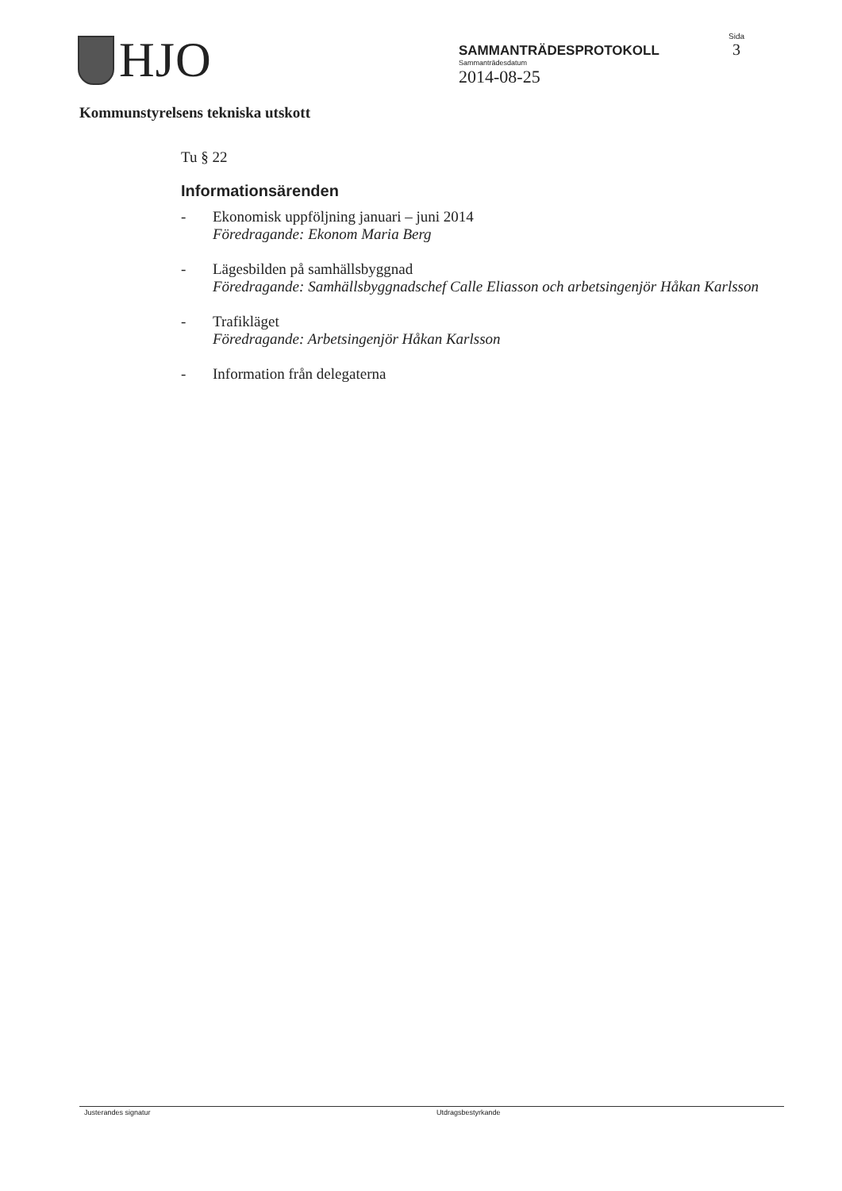HJO
SAMMANTRÄDESPROTOKOLL
Sammanträdesdatum
2014-08-25
Sida
3
Kommunstyrelsens tekniska utskott
Tu § 22
Informationsärenden
- Ekonomisk uppföljning januari – juni 2014
Föredragande: Ekonom Maria Berg
- Lägesbilden på samhällsbyggnad
Föredragande: Samhällsbyggnadschef Calle Eliasson och arbetsingenjör Håkan Karlsson
- Trafikläget
Föredragande: Arbetsingenjör Håkan Karlsson
- Information från delegaterna
Justerandes signatur Utdragsbestyrkande